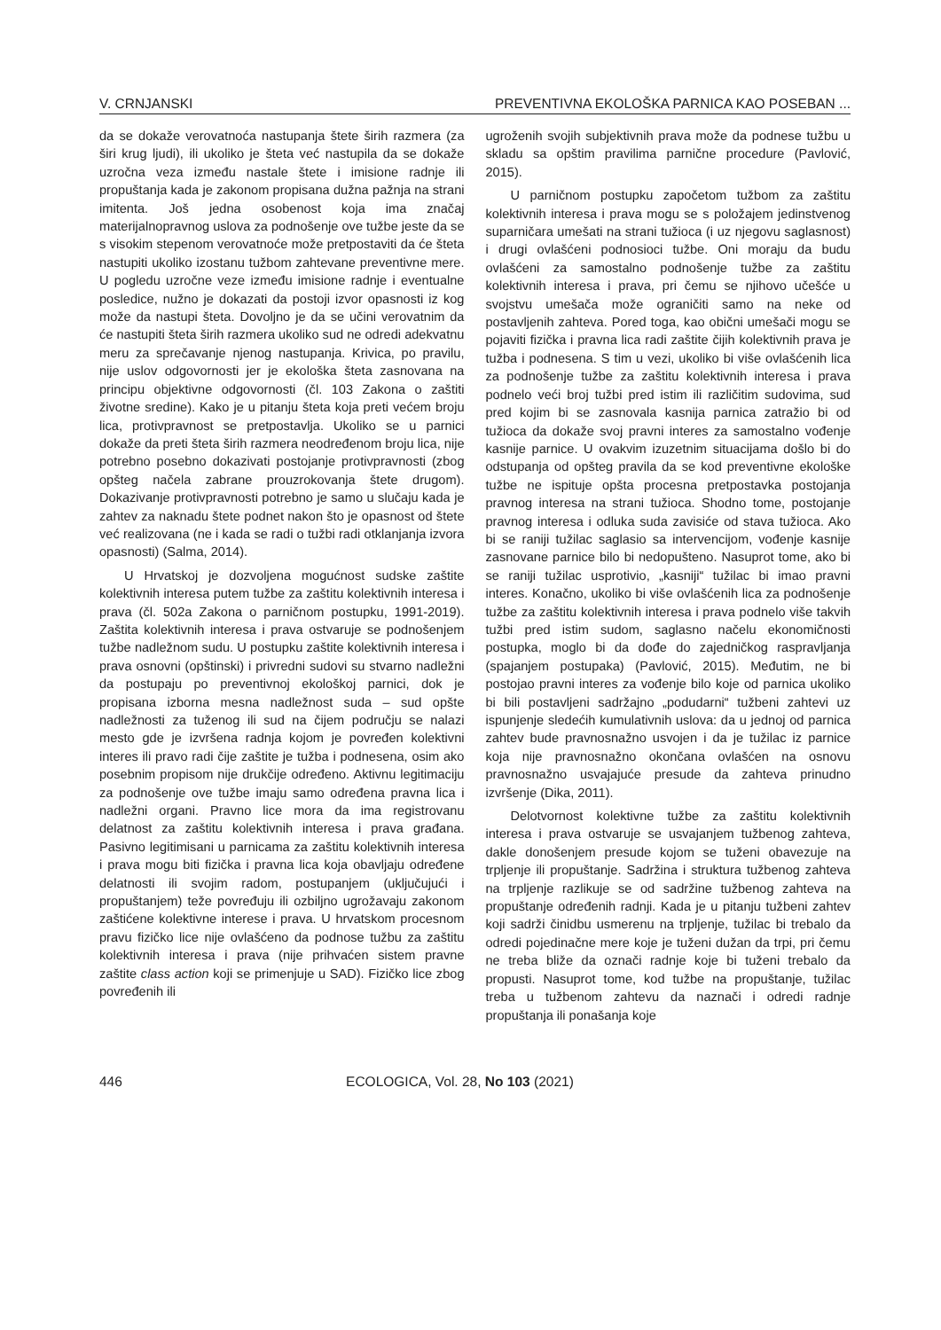V. CRNJANSKI PREVENTIVNA EKOLOŠKA PARNICA KAO POSEBAN ...
da se dokaže verovatnoća nastupanja štete širih razmera (za širi krug ljudi), ili ukoliko je šteta već nastupila da se dokaže uzročna veza između nastale štete i imisione radnje ili propuštanja kada je zakonom propisana dužna pažnja na strani imitenta. Još jedna osobenost koja ima značaj materijalnopravnog uslova za podnošenje ove tužbe jeste da se s visokim stepenom verovatnoće može pretpostaviti da će šteta nastupiti ukoliko izostanu tužbom zahtevane preventivne mere. U pogledu uzročne veze između imisione radnje i eventualne posledice, nužno je dokazati da postoji izvor opasnosti iz kog može da nastupi šteta. Dovoljno je da se učini verovatnim da će nastupiti šteta širih razmera ukoliko sud ne odredi adekvatnu meru za sprečavanje njenog nastupanja. Krivica, po pravilu, nije uslov odgovornosti jer je ekološka šteta zasnovana na principu objektivne odgovornosti (čl. 103 Zakona o zaštiti životne sredine). Kako je u pitanju šteta koja preti većem broju lica, protivpravnost se pretpostavlja. Ukoliko se u parnici dokaže da preti šteta širih razmera neodređenom broju lica, nije potrebno posebno dokazivati postojanje protivpravnosti (zbog opšteg načela zabrane prouzrokovanja štete drugom). Dokazivanje protivpravnosti potrebno je samo u slučaju kada je zahtev za naknadu štete podnet nakon što je opasnost od štete već realizovana (ne i kada se radi o tužbi radi otklanjanja izvora opasnosti) (Salma, 2014).
U Hrvatskoj je dozvoljena mogućnost sudske zaštite kolektivnih interesa putem tužbe za zaštitu kolektivnih interesa i prava (čl. 502a Zakona o parničnom postupku, 1991-2019). Zaštita kolektivnih interesa i prava ostvaruje se podnošenjem tužbe nadležnom sudu. U postupku zaštite kolektivnih interesa i prava osnovni (opštinski) i privredni sudovi su stvarno nadležni da postupaju po preventivnoj ekološkoj parnici, dok je propisana izborna mesna nadležnost suda – sud opšte nadležnosti za tuženog ili sud na čijem području se nalazi mesto gde je izvršena radnja kojom je povređen kolektivni interes ili pravo radi čije zaštite je tužba i podnesena, osim ako posebnim propisom nije drukčije određeno. Aktivnu legitimaciju za podnošenje ove tužbe imaju samo određena pravna lica i nadležni organi. Pravno lice mora da ima registrovanu delatnost za zaštitu kolektivnih interesa i prava građana. Pasivno legitimisani u parnicama za zaštitu kolektivnih interesa i prava mogu biti fizička i pravna lica koja obavljaju određene delatnosti ili svojim radom, postupanjem (uključujući i propuštanjem) teže povređuju ili ozbiljno ugrožavaju zakonom zaštićene kolektivne interese i prava. U hrvatskom procesnom pravu fizičko lice nije ovlašćeno da podnose tužbu za zaštitu kolektivnih interesa i prava (nije prihvaćen sistem pravne zaštite class action koji se primenjuje u SAD). Fizičko lice zbog povređenih ili
ugroženih svojih subjektivnih prava može da podnese tužbu u skladu sa opštim pravilima parnične procedure (Pavlović, 2015).
U parničnom postupku započetom tužbom za zaštitu kolektivnih interesa i prava mogu se s položajem jedinstvenog suparničara umešati na strani tužioca (i uz njegovu saglasnost) i drugi ovlašćeni podnosioci tužbe. Oni moraju da budu ovlašćeni za samostalno podnošenje tužbe za zaštitu kolektivnih interesa i prava, pri čemu se njihovo učešće u svojstvu umešača može ograničiti samo na neke od postavljenih zahteva. Pored toga, kao obični umešači mogu se pojaviti fizička i pravna lica radi zaštite čijih kolektivnih prava je tužba i podnesena. S tim u vezi, ukoliko bi više ovlašćenih lica za podnošenje tužbe za zaštitu kolektivnih interesa i prava podnelo veći broj tužbi pred istim ili različitim sudovima, sud pred kojim bi se zasnovala kasnija parnica zatražio bi od tužioca da dokaže svoj pravni interes za samostalno vođenje kasnije parnice. U ovakvim izuzetnim situacijama došlo bi do odstupanja od opšteg pravila da se kod preventivne ekološke tužbe ne ispituje opšta procesna pretpostavka postojanja pravnog interesa na strani tužioca. Shodno tome, postojanje pravnog interesa i odluka suda zavisiće od stava tužioca. Ako bi se raniji tužilac saglasio sa intervencijom, vođenje kasnije zasnovane parnice bilo bi nedopušteno. Nasuprot tome, ako bi se raniji tužilac usprotivio, „kasniji“ tužilac bi imao pravni interes. Konačno, ukoliko bi više ovlašćenih lica za podnošenje tužbe za zaštitu kolektivnih interesa i prava podnelo više takvih tužbi pred istim sudom, saglasno načelu ekonomičnosti postupka, moglo bi da dođe do zajedničkog raspravljanja (spajanjem postupaka) (Pavlović, 2015). Međutim, ne bi postojao pravni interes za vođenje bilo koje od parnica ukoliko bi bili postavljeni sadržajno „podudarni“ tužbeni zahtevi uz ispunjenje sledećih kumulativnih uslova: da u jednoj od parnica zahtev bude pravnosnažno usvojen i da je tužilac iz parnice koja nije pravnosnažno okončana ovlašćen na osnovu pravnosnažno usvajajuće presude da zahteva prinudno izvršenje (Dika, 2011).
Delotvornost kolektivne tužbe za zaštitu kolektivnih interesa i prava ostvaruje se usvajanjem tužbenog zahteva, dakle donošenjem presude kojom se tuženi obavezuje na trpljenje ili propuštanje. Sadržina i struktura tužbenog zahteva na trpljenje razlikuje se od sadržine tužbenog zahteva na propuštanje određenih radnji. Kada je u pitanju tužbeni zahtev koji sadrži činidbu usmerenu na trpljenje, tužilac bi trebalo da odredi pojedinačne mere koje je tuženi dužan da trpi, pri čemu ne treba bliže da označi radnje koje bi tuženi trebalo da propusti. Nasuprot tome, kod tužbe na propuštanje, tužilac treba u tužbenom zahtevu da naznači i odredi radnje propuštanja ili ponašanja koje
446 ECOLOGICA, Vol. 28, No 103 (2021)